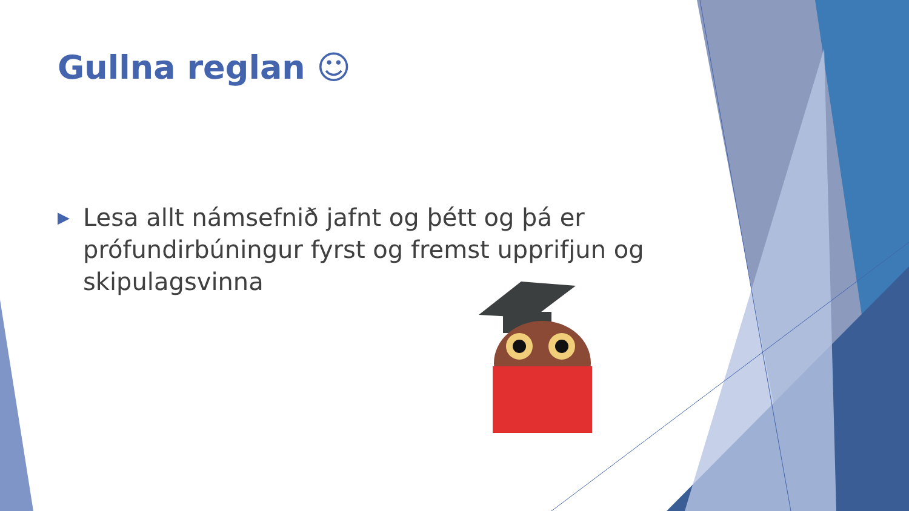Gullna reglan ☺
▶ Lesa allt námsefnið jafnt og þétt og þá er prófundirbúningur fyrst og fremst upprifjun og skipulagsvinna